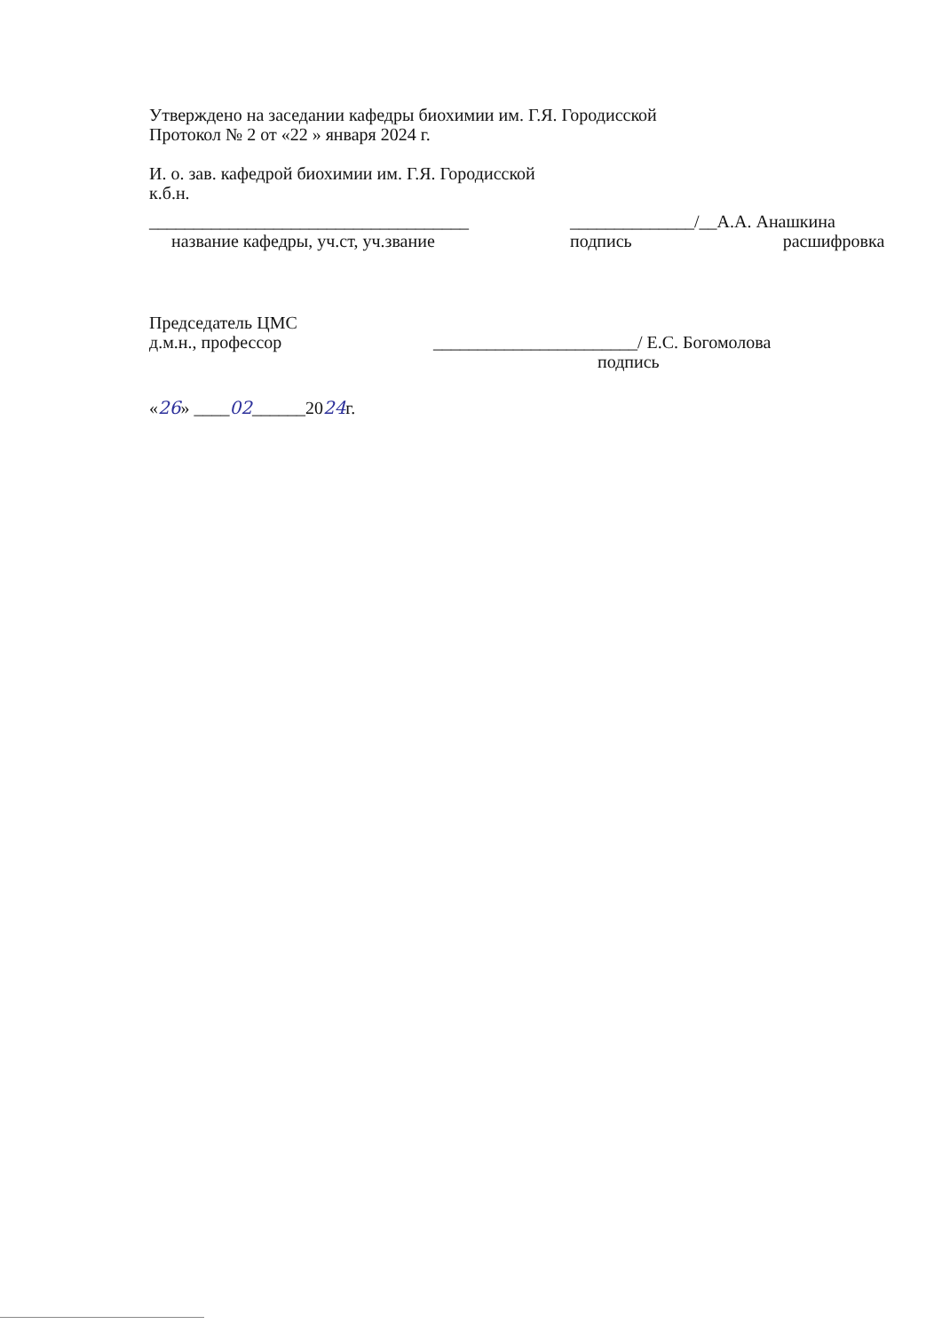Утверждено на заседании кафедры биохимии им. Г.Я. Городисской
Протокол № 2 от «22 » января 2024 г.
И. о. зав. кафедрой биохимии им. Г.Я. Городисской
к.б.н.
____________________________________
название кафедры, уч.ст, уч.звание
______________/__А.А. Анашкина
подпись расшифровка
Председатель ЦМС
д.м.н., профессор _______________________/ Е.С. Богомолова
подпись
«26» ____02______2024г.